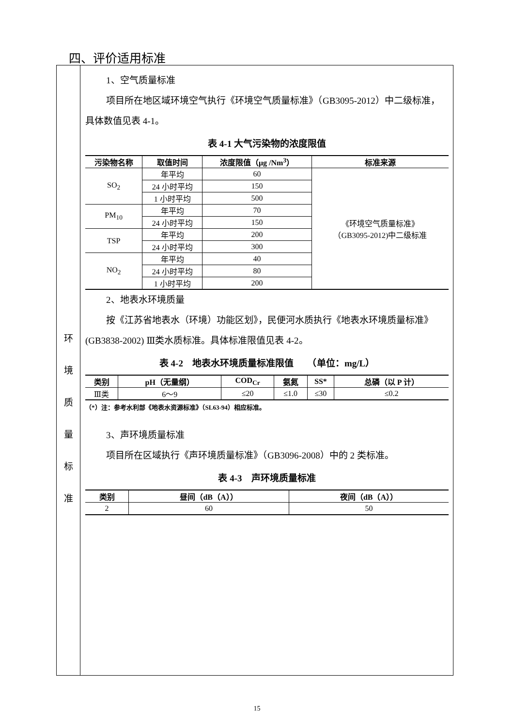四、评价适用标准
环
境
质
量
标
准
1、空气质量标准
项目所在地区域环境空气执行《环境空气质量标准》（GB3095-2012）中二级标准，具体数值见表 4-1。
表 4-1 大气污染物的浓度限值
| 污染物名称 | 取值时间 | 浓度限值（μg /Nm<sup>3</sup>） | 标准来源 |
| --- | --- | --- | --- |
| SO<sub>2</sub> | 年平均 | 60 | 《环境空气质量标准》 （GB3095-2012)中二级标准 |
| | 24 小时平均 | 150 | |
| | 1 小时平均 | 500 | |
| PM<sub>10</sub> | 年平均 | 70 | |
| | 24 小时平均 | 150 | |
| TSP | 年平均 | 200 | |
| | 24 小时平均 | 300 | |
| NO<sub>2</sub> | 年平均 | 40 | |
| | 24 小时平均 | 80 | |
| | 1 小时平均 | 200 | |
2、地表水环境质量
按《江苏省地表水（环境）功能区划》，民便河水质执行《地表水环境质量标准》(GB3838-2002) Ⅲ类水质标准。具体标准限值见表 4-2。
表 4-2　地表水环境质量标准限值　　（单位：mg/L）
| 类别 | pH（无量纲） | COD<sub>Cr</sub> | 氨氮 | SS* | 总磷（以 P 计） |
| --- | --- | --- | --- | --- | --- |
| Ⅲ类 | 6～9 | ≤20 | ≤1.0 | ≤30 | ≤0.2 |
（*）注：参考水利部《地表水资源标准》（SL63-94）相应标准。
3、声环境质量标准
项目所在区域执行《声环境质量标准》（GB3096-2008）中的 2 类标准。
表 4-3　声环境质量标准
| 类别 | 昼间（dB（A）） | 夜间（dB（A）） |
| --- | --- | --- |
| 2 | 60 | 50 |
15